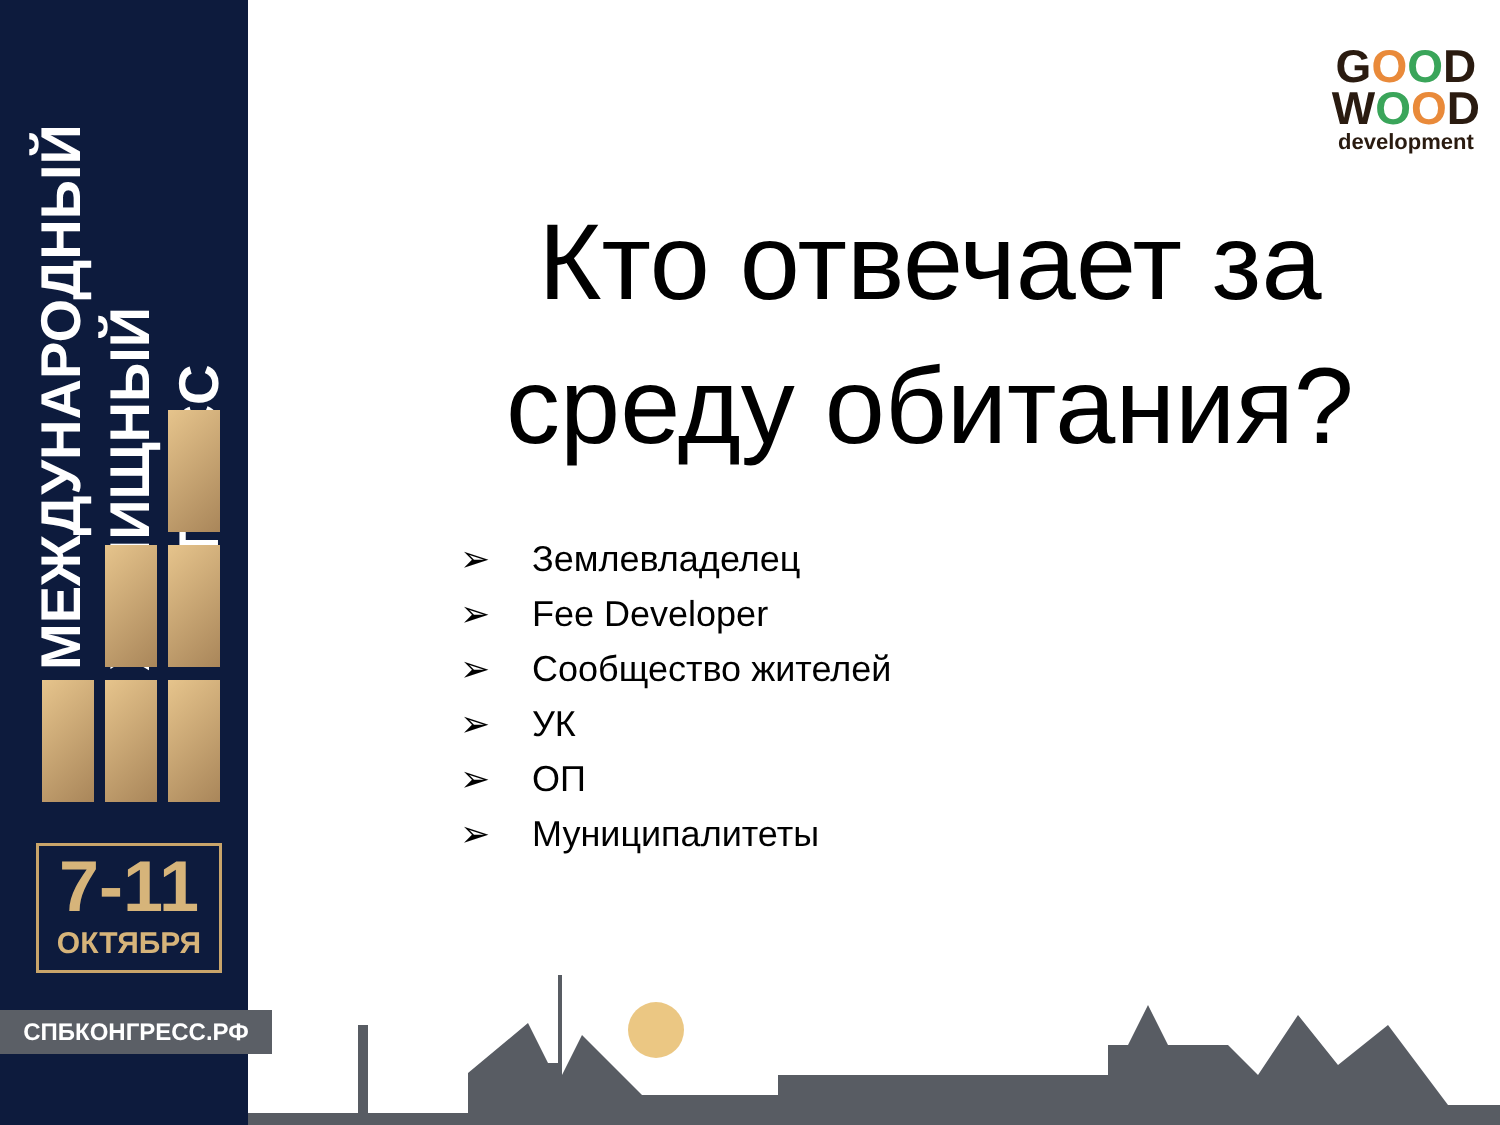МЕЖДУНАРОДНЫЙ
ЖИЛИЩНЫЙ
КОНГРЕСС
7-11
ОКТЯБРЯ
СПБКОНГРЕСС.РФ
GOOD
WOOD
development
Кто отвечает за
среду обитания?
➢ Землевладелец
➢ Fee Developer
➢ Сообщество жителей
➢ УК
➢ ОП
➢ Муниципалитеты